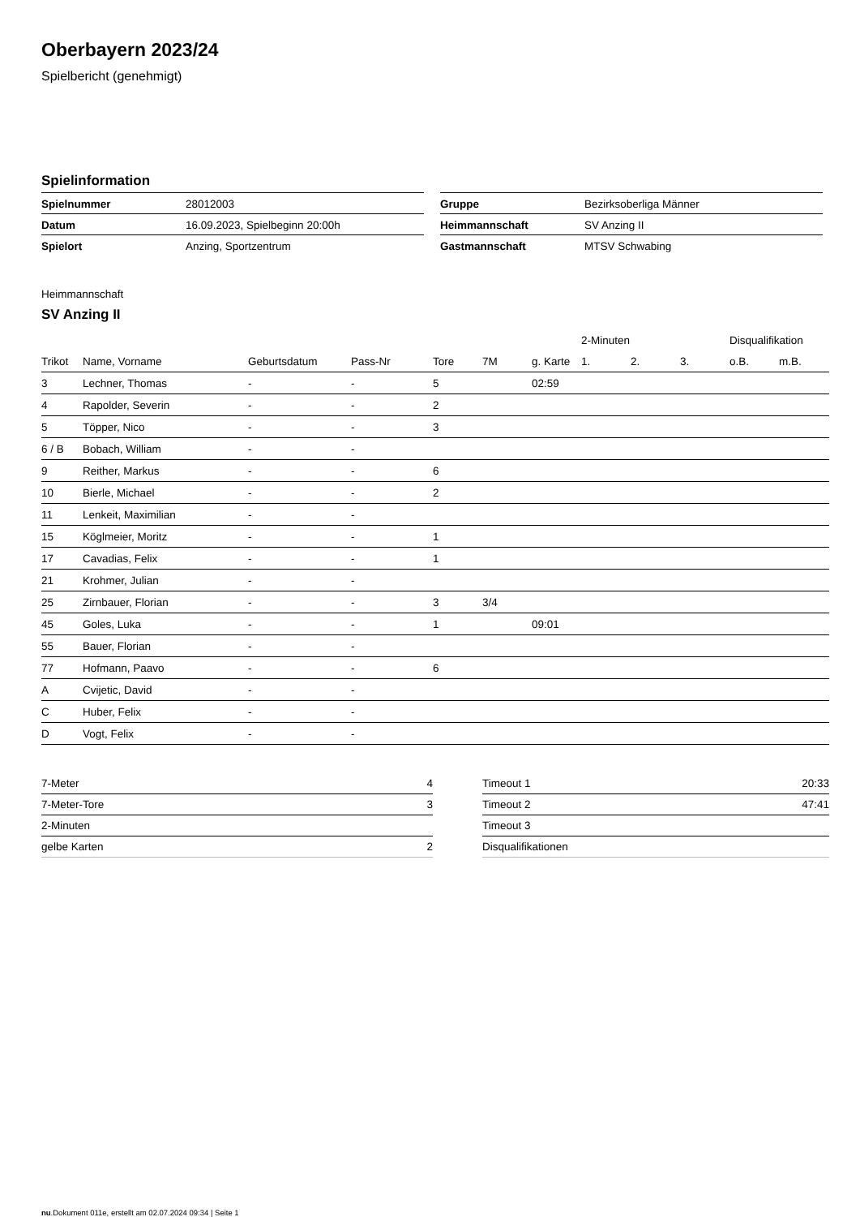Oberbayern 2023/24
Spielbericht (genehmigt)
Spielinformation
| Spielnummer | 28012003 |
| Datum | 16.09.2023, Spielbeginn 20:00h |
| Spielort | Anzing, Sportzentrum |
| Gruppe | Bezirksoberliga Männer |
| Heimmannschaft | SV Anzing II |
| Gastmannschaft | MTSV Schwabing |
Heimmannschaft
SV Anzing II
| | | | | | | | 2-Minuten | | | Disqualifikation | |
| --- | --- | --- | --- | --- | --- | --- | --- | --- | --- | --- | --- |
| Trikot | Name, Vorname | Geburtsdatum | Pass-Nr | Tore | 7M | g. Karte | 1. | 2. | 3. | o.B. | m.B. |
| 3 | Lechner, Thomas | - | - | 5 | | 02:59 | | | | | |
| 4 | Rapolder, Severin | - | - | 2 | | | | | | | |
| 5 | Töpper, Nico | - | - | 3 | | | | | | | |
| 6 / B | Bobach, William | - | - | | | | | | | | |
| 9 | Reither, Markus | - | - | 6 | | | | | | | |
| 10 | Bierle, Michael | - | - | 2 | | | | | | | |
| 11 | Lenkeit, Maximilian | - | - | | | | | | | | |
| 15 | Köglmeier, Moritz | - | - | 1 | | | | | | | |
| 17 | Cavadias, Felix | - | - | 1 | | | | | | | |
| 21 | Krohmer, Julian | - | - | | | | | | | | |
| 25 | Zirnbauer, Florian | - | - | 3 | 3/4 | | | | | | |
| 45 | Goles, Luka | - | - | 1 | | 09:01 | | | | | |
| 55 | Bauer, Florian | - | - | | | | | | | | |
| 77 | Hofmann, Paavo | - | - | 6 | | | | | | | |
| A | Cvijetic, David | - | - | | | | | | | | |
| C | Huber, Felix | - | - | | | | | | | | |
| D | Vogt, Felix | - | - | | | | | | | | |
| 7-Meter | 4 |
| 7-Meter-Tore | 3 |
| 2-Minuten | |
| gelbe Karten | 2 |
| Timeout 1 | 20:33 |
| Timeout 2 | 47:41 |
| Timeout 3 | |
| Disqualifikationen | |
nu.Dokument 011e, erstellt am 02.07.2024 09:34 | Seite 1